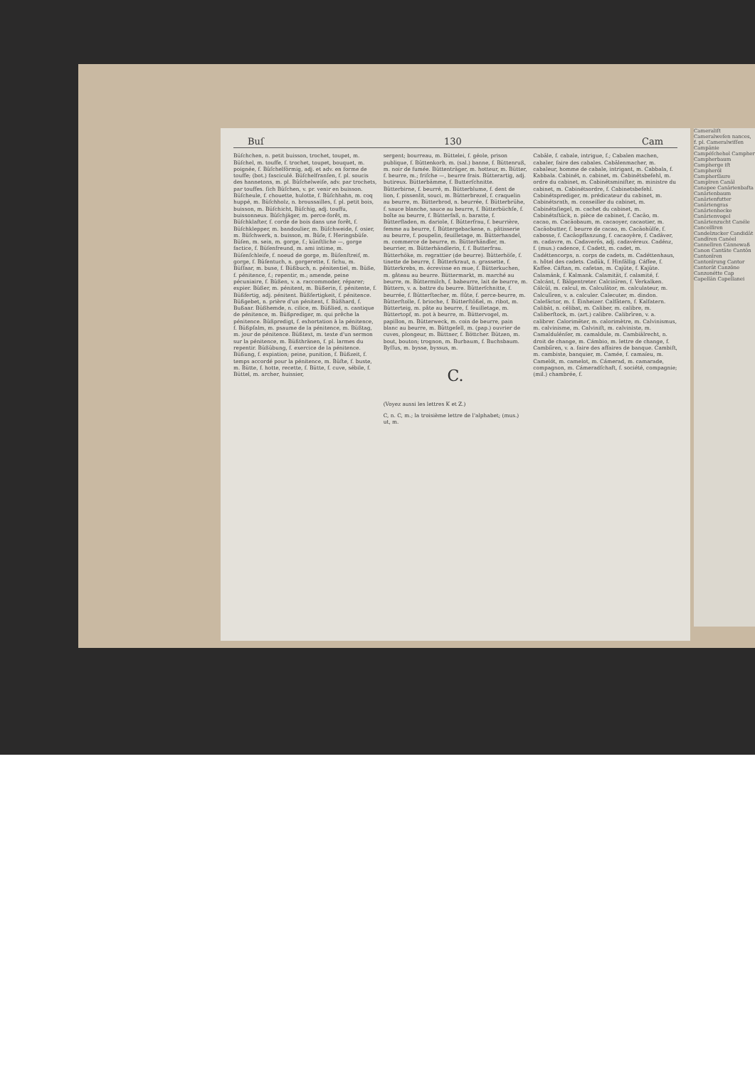Buſ 130 Cam
Büſchchen, n. petit buisson, trochet, toupet, m. Büſchel, m. touffe, f. trochet, toupet, bouquet, m. poignée, f. Büſchelförmig, adj. et adv. en forme de touffe; (bot.) fasciculé. Büſchelfranſen, f. pl. soucis des hannetons, m. pl. Büſchelweiſe, adv. par trochets, par touffes. ſich Büſchen, v. pr. venir en buisson. Büſcheule, f. chouette, hulotte, f. Büſchhahn, m. coq huppé, m. Büſchholz, n. broussailles, f. pl. petit bois, buisson, m. Büſchicht, Büſchig, adj. touffu, buissonneux. Büſchjäger, m. perce-forêt, m. Büſchklafter, f. corde de bois dans une forêt, f. Büſchklepper, m. bandoulier, m. Büſchweide, f. osier, m. Büſchwerk, n. buisson, m. Büſe, f. Heringsbüſe. Büſen, m. sein, m. gorge, f.; künſtliche —, gorge factice, f. Büſenfreund, m. ami intime, m. Büſenſchleife, f. noeud de gorge, m. Büſenſtreif, m. gorge, f. Büſentuch, n. gorgerette, f. fichu, m. Büſſaar, m. buse, f. Büßbuch, n. pénitentiel, m. Büße, f. pénitence, f.; repentir, m.; amende, peine pécuniaire, f. Büßen, v. a. raccommoder, réparer; expier. Büßer, m. pénitent, m. Büßerin, f. pénitente, f. Büßfertig, adj. pénitent. Büßfertigkeit, f. pénitence. Büßgebet, n. prière d'un pénitent, f. Büßhard, f. Bußaar. Büßhemde, n. cilice, m. Büßlied, n. cantique de pénitence, m. Büßprediger, m. qui prêche la pénitence. Büßpredigt, f. exhortation à la pénitence, f. Büßpſalm, m. psaume de la pénitence, m. Büßtag, m. jour de pénitence. Büßtext, m. texte d'un sermon sur la pénitence, m. Büßthränen, f. pl. larmes du repentir. Büßübung, f. exercice de la pénitence. Büßung, f. expiation; peine, punition, f. Büßzeit, f. temps accordé pour la pénitence, m. Büſte, f. buste, m. Bütte, f. hotte, recette, f. Bütte, f. cuve, sébile, f. Büttel, m. archer, huissier,
sergent; bourreau, m. Büttelei, f. géole, prison publique, f. Büttenkorb, m. (sal.) banne, f. Büttenruß, m. noir de fumée. Büttenträger, m. hotteur, m. Bütter, f. beurre, m.; friſche —, beurre frais. Bütterartig, adj. butireux. Bütterbämme, f. Butterſchnitte. Bütterbirne, f. beurré, m. Bütterblume, f. dent de lion, f. pissenlit, souci, m. Bütterbrezel, f. craquelin au beurre, m. Bütterbrod, n. beurrée, f. Bütterbrühe, f. sauce blanche, sauce au beurre, f. Bütterbüchſe, f. boîte au beurre, f. Bütterfaß, n. baratte, f. Bütterfladen, m. dariole, f. Bütterfrau, f. beurrière, femme au beurre, f. Büttergebackene, n. pâtisserie au beurre, f. poupelin, feuilletage, m. Bütterhandel, m. commerce de beurre, m. Bütterhändler, m. beurrier, m. Bütterhändlerin, f. f. Butterfrau. Bütterhöke, m. regrattier (de beurre). Bütterhöſe, f. tinette de beurre, f. Bütterkraut, n. grassette, f. Bütterkrebs, m. écrevisse en mue, f. Bütterkuchen, m. gâteau au beurre. Büttermarkt, m. marché au beurre, m. Büttermilch, f. babeurre, lait de beurre, m. Büttern, v. a. battre du beurre. Bütterſchnitte, f. beurrée, f. Bütterſtecher, m. flûte, f. perce-beurre, m. Bütterſtolle, f. brioche, f. Bütterſtößel, m. ribot, m. Bütterteig, m. pâte au beurre, f. feuilletage, m. Büttertopf, m. pot à beurre, m. Büttervogel, m. papillon, m. Bütterweck, m. coin de beurre, pain blanc au beurre, m. Büttgeſell, m. (pap.) ouvrier de cuves, plongeur, m. Büttner, f. Böttcher. Bützen, m. bout, bouton; trognon, m. Burbaum, f. Buchsbaum. Byſſus, m. bysse, byssus, m.
C.
(Voyez aussi les lettres K et Z.)
C, n. C, m.; la troisième lettre de l'alphabet; (mus.) ut, m.
Cabāle, f. cabale, intrigue, f.; Cabalen machen, cabaler, faire des cabales. Cabālenmacher, m. cabaleur, homme de cabale, intrigant, m. Cabbala, f. Kabbala. Cabinét, n. cabinet, m. Cabinétsbefehl, m. ordre du cabinet, m. Cabinétsminiſter, m. ministre du cabinet, m. Cabinétsordre, f. Cabinetsbefehl. Cabinétsprediger, m. prédicateur du cabinet, m. Cabinétsrath, m. conseiller du cabinet, m. Cabinétsſiegel, m. cachet du cabinet, m. Cabinétsſtück, n. pièce de cabinet, f. Cacāo, m. cacao, m. Cacāobaum, m. cacaoyer, cacaotier, m. Cacāobutter, f. beurre de cacao, m. Cacāohülſe, f. cabosse, f. Cacāopflanzung, f. cacaoyère, f. Cadāver, m. cadavre, m. Cadaverös, adj. cadavéreux. Cadénz, f. (mus.) cadence, f. Cadett, m. cadet, m. Cadéttencorps, n. corps de cadets, m. Cadéttenhaus, n. hôtel des cadets. Cadūk, f. Hinfällig. Cáffee, f. Kaffee. Cáftan, m. cafetan, m. Cajüte, f. Kajüte. Calamánk, f. Kalmank. Calamität, f. calamité, f. Calcánt, f. Bälgentreter. Calcinīren, f. Verkalken. Cálcül, m. calcul, m. Calculātor, m. calculateur, m. Calculīren, v. a. calculer. Calecuter, m. dindon. Calefáctor, m. f. Einheizer. Calfātern, f. Kalfatern. Calibāt, n. célibat, m. Caliber, m. calibre, m. Caliberſtock, m. (art.) calibre. Calibrīren, v. a. calibrer. Calorimēter, m. calorimètre, m. Calvinismus, m. calvinisme, m. Calviniſt, m. calviniste, m. Camaldulénſer, m. camaldule, m. Cambiālrecht, n. droit de change, m. Cámbio, m. lettre de change, f. Cambiīren, v. a. faire des affaires de banque. Cambiſt, m. cambiste, banquier, m. Camée, f. camaïeu, m. Camelót, m. camelot, m. Cámerad, m. camarade, compagnon, m. Cámeradſchaft, f. société, compagnie; (mil.) chambrée, f.
Cameraliſt Cameralweſen nances, f. pl. Cameralwiſſen Campānie Campéſchehol Campher Campherbaum Campherge iſt Campheröl Campherſäure Campīren Canāl Canapee Canārienbaſta Canārienbaum Canārienfutter Canāriengras Canārienhecke Canārienvogel Canārienzucht Canéle Cancellīren Candelzucker Candidāt Candīren Canéel Cannelīren Cánnewaß Canon Cantāte Cantōn Cantonīren Cantonīrung Cantor Cantorāt Canzōne Canzonétte Cap Capellān Capellanei